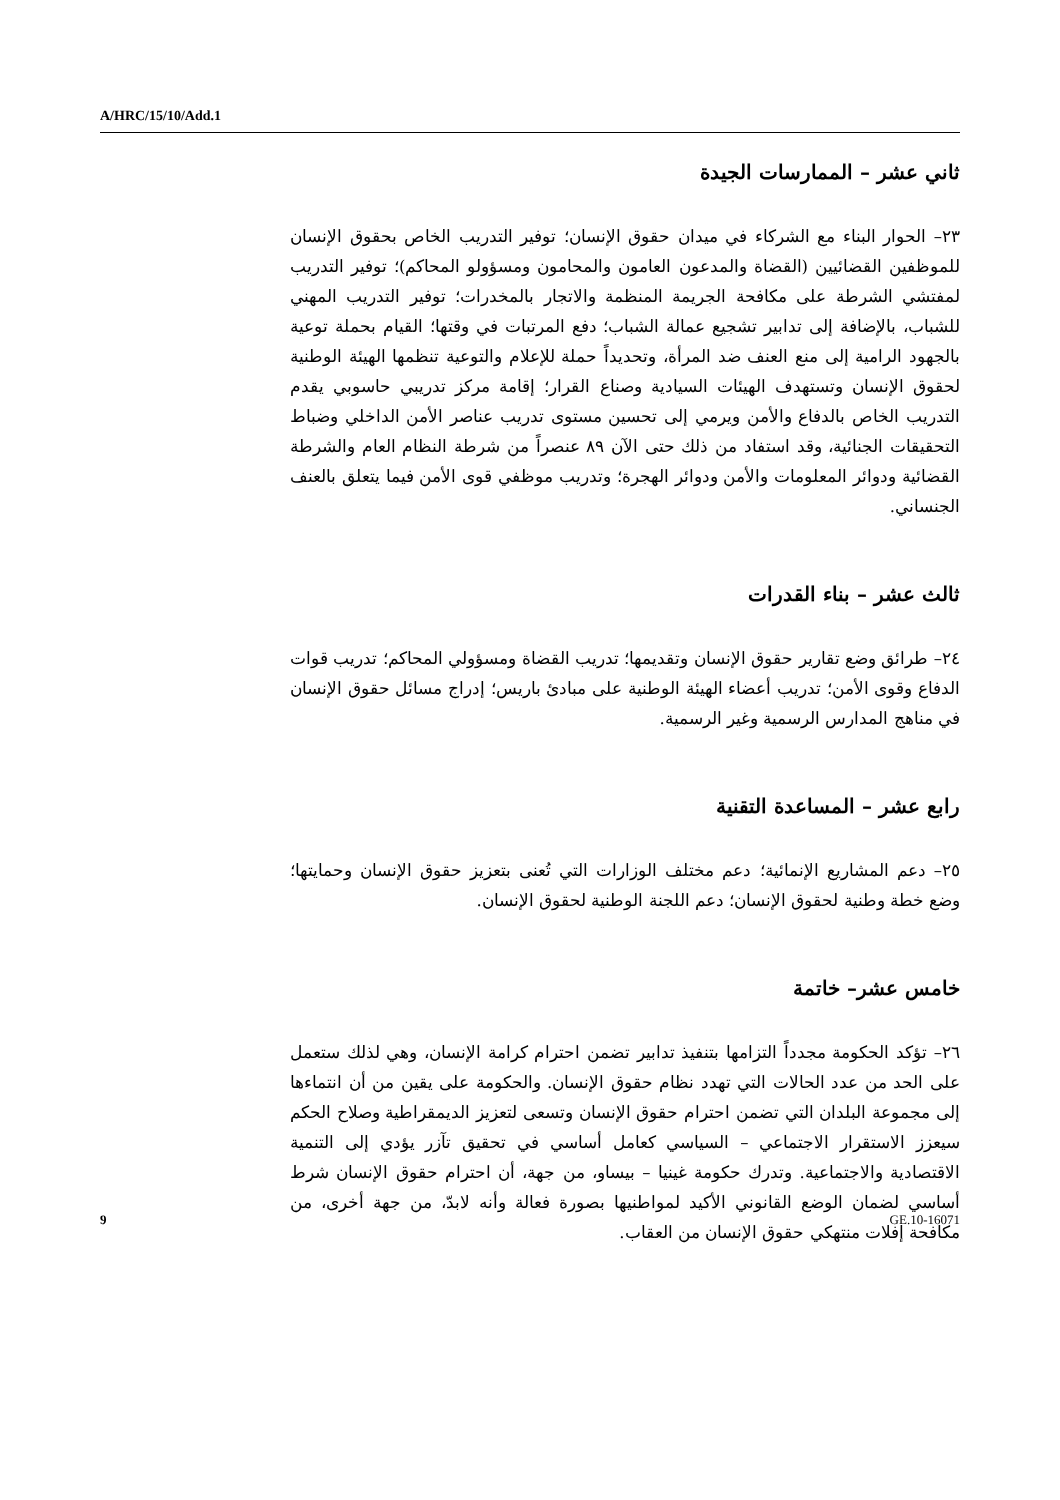A/HRC/15/10/Add.1
ثاني عشر – الممارسات الجيدة
٢٣– الحوار البناء مع الشركاء في ميدان حقوق الإنسان؛ توفير التدريب الخاص بحقوق الإنسان للموظفين القضائيين (القضاة والمدعون العامون والمحامون ومسؤولو المحاكم)؛ توفير التدريب لمفتشي الشرطة على مكافحة الجريمة المنظمة والاتجار بالمخدرات؛ توفير التدريب المهني للشباب، بالإضافة إلى تدابير تشجيع عمالة الشباب؛ دفع المرتبات في وقتها؛ القيام بحملة توعية بالجهود الرامية إلى منع العنف ضد المرأة، وتحديداً حملة للإعلام والتوعية تنظمها الهيئة الوطنية لحقوق الإنسان وتستهدف الهيئات السيادية وصناع القرار؛ إقامة مركز تدريبي حاسوبي يقدم التدريب الخاص بالدفاع والأمن ويرمي إلى تحسين مستوى تدريب عناصر الأمن الداخلي وضباط التحقيقات الجنائية، وقد استفاد من ذلك حتى الآن ٨٩ عنصراً من شرطة النظام العام والشرطة القضائية ودوائر المعلومات والأمن ودوائر الهجرة؛ وتدريب موظفي قوى الأمن فيما يتعلق بالعنف الجنساني.
ثالث عشر – بناء القدرات
٢٤– طرائق وضع تقارير حقوق الإنسان وتقديمها؛ تدريب القضاة ومسؤولي المحاكم؛ تدريب قوات الدفاع وقوى الأمن؛ تدريب أعضاء الهيئة الوطنية على مبادئ باريس؛ إدراج مسائل حقوق الإنسان في مناهج المدارس الرسمية وغير الرسمية.
رابع عشر – المساعدة التقنية
٢٥– دعم المشاريع الإنمائية؛ دعم مختلف الوزارات التي تُعنى بتعزيز حقوق الإنسان وحمايتها؛ وضع خطة وطنية لحقوق الإنسان؛ دعم اللجنة الوطنية لحقوق الإنسان.
خامس عشر– خاتمة
٢٦– تؤكد الحكومة مجدداً التزامها بتنفيذ تدابير تضمن احترام كرامة الإنسان، وهي لذلك ستعمل على الحد من عدد الحالات التي تهدد نظام حقوق الإنسان. والحكومة على يقين من أن انتماءها إلى مجموعة البلدان التي تضمن احترام حقوق الإنسان وتسعى لتعزيز الديمقراطية وصلاح الحكم سيعزز الاستقرار الاجتماعي – السياسي كعامل أساسي في تحقيق تآزر يؤدي إلى التنمية الاقتصادية والاجتماعية. وتدرك حكومة غينيا – بيساو، من جهة، أن احترام حقوق الإنسان شرط أساسي لضمان الوضع القانوني الأكيد لمواطنيها بصورة فعالة وأنه لابدّ، من جهة أخرى، من مكافحة إفلات منتهكي حقوق الإنسان من العقاب.
9 GE.10-16071